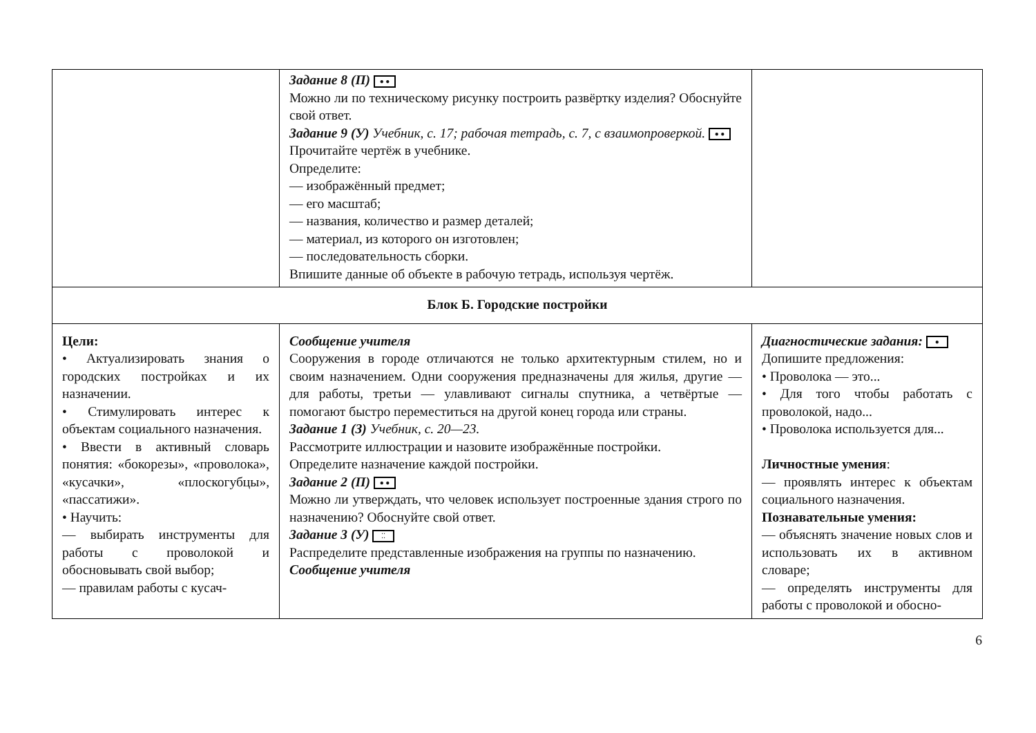| | Задание 8 (П) ● ● Можно ли по техническому рисунку построить развёртку изделия? Обоснуйте свой ответ. Задание 9 (У) Учебник, с. 17; рабочая тетрадь, с. 7, с взаимопроверкой. ● ● Прочитайте чертёж в учебнике. Определите: — изображённый предмет; — его масштаб; — названия, количество и размер деталей; — материал, из которого он изготовлен; — последовательность сборки. Впишите данные об объекте в рабочую тетрадь, используя чертёж. | |
| Блок Б. Городские постройки | | |
| Цели: • Актуализировать знания о городских постройках и их назначении. • Стимулировать интерес к объектам социального назначения. • Ввести в активный словарь понятия: «бокорезы», «проволока», «кусачки», «плоскогубцы», «пассатижи». • Научить: — выбирать инструменты для работы с проволокой и обосновывать свой выбор; — правилам работы с кусач- | Сообщение учителя Сооружения в городе отличаются не только архитектурным стилем, но и своим назначением. Одни сооружения предназначены для жилья, другие — для работы, третьи — улавливают сигналы спутника, а четвёртые — помогают быстро переместиться на другой конец города или страны. Задание 1 (З) Учебник, с. 20—23. Рассмотрите иллюстрации и назовите изображённые постройки. Определите назначение каждой постройки. Задание 2 (П) ● ● Можно ли утверждать, что человек использует построенные здания строго по назначению? Обоснуйте свой ответ. Задание 3 (У) ⁚⁚ Распределите представленные изображения на группы по назначению. Сообщение учителя | Диагностические задания: ● Допишите предложения: • Проволока — это... • Для того чтобы работать с проволокой, надо... • Проволока используется для... Личностные умения : — проявлять интерес к объектам социального назначения. Познавательные умения: — объяснять значение новых слов и использовать их в активном словаре; — определять инструменты для работы с проволокой и обосно- |
6